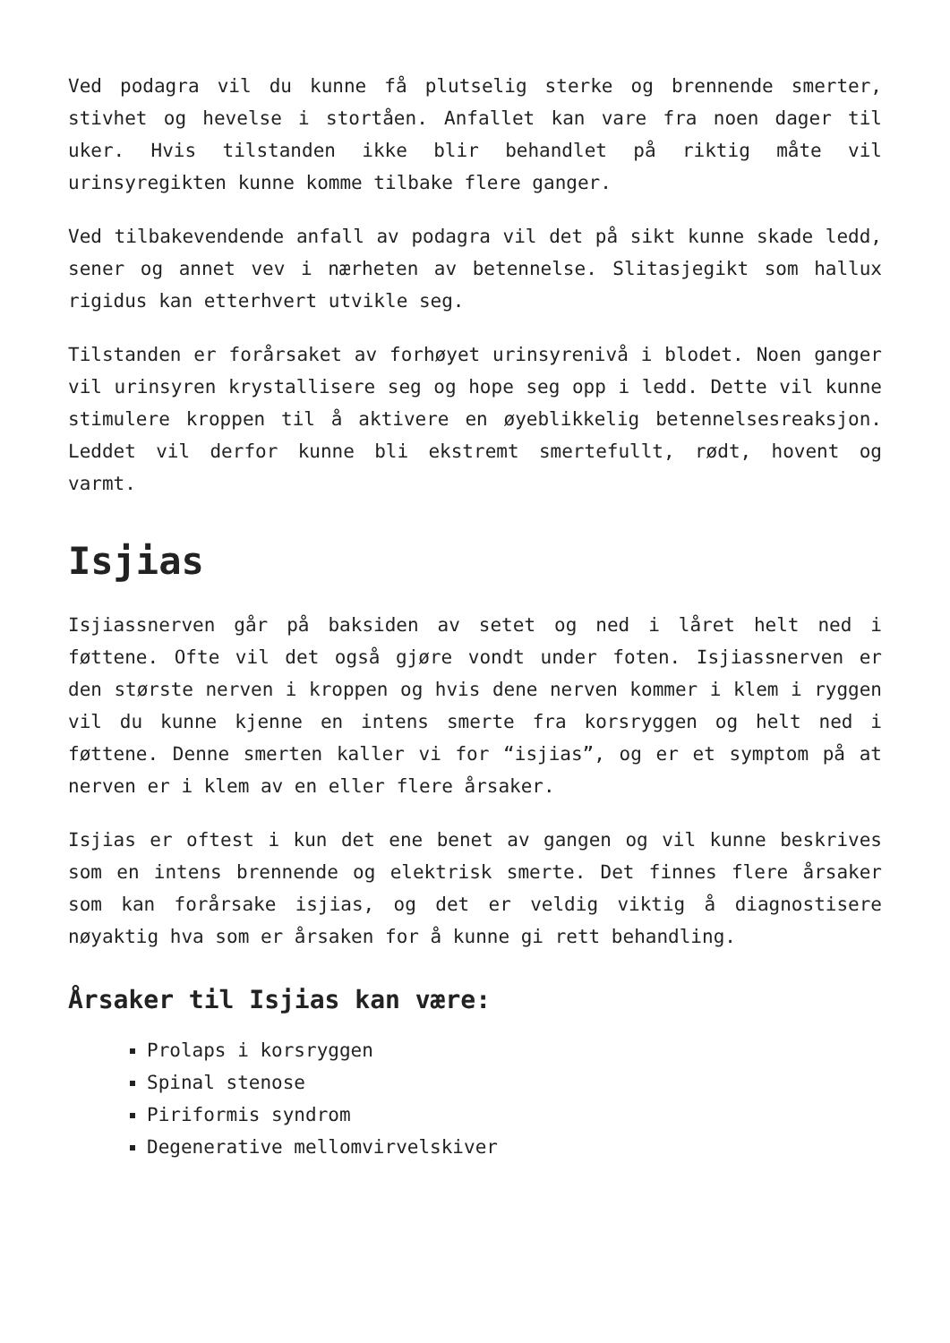Ved podagra vil du kunne få plutselig sterke og brennende smerter, stivhet og hevelse i stortåen. Anfallet kan vare fra noen dager til uker. Hvis tilstanden ikke blir behandlet på riktig måte vil urinsyregikten kunne komme tilbake flere ganger.
Ved tilbakevendende anfall av podagra vil det på sikt kunne skade ledd, sener og annet vev i nærheten av betennelse. Slitasjegikt som hallux rigidus kan etterhvert utvikle seg.
Tilstanden er forårsaket av forhøyet urinsyrenivå i blodet. Noen ganger vil urinsyren krystallisere seg og hope seg opp i ledd. Dette vil kunne stimulere kroppen til å aktivere en øyeblikkelig betennelsesreaksjon. Leddet vil derfor kunne bli ekstremt smertefullt, rødt, hovent og varmt.
Isjias
Isjiassnerven går på baksiden av setet og ned i låret helt ned i føttene. Ofte vil det også gjøre vondt under foten. Isjiassnerven er den største nerven i kroppen og hvis dene nerven kommer i klem i ryggen vil du kunne kjenne en intens smerte fra korsryggen og helt ned i føttene. Denne smerten kaller vi for “isjias”, og er et symptom på at nerven er i klem av en eller flere årsaker.
Isjias er oftest i kun det ene benet av gangen og vil kunne beskrives som en intens brennende og elektrisk smerte. Det finnes flere årsaker som kan forårsake isjias, og det er veldig viktig å diagnostisere nøyaktig hva som er årsaken for å kunne gi rett behandling.
Årsaker til Isjias kan være:
Prolaps i korsryggen
Spinal stenose
Piriformis syndrom
Degenerative mellomvirvelskiver